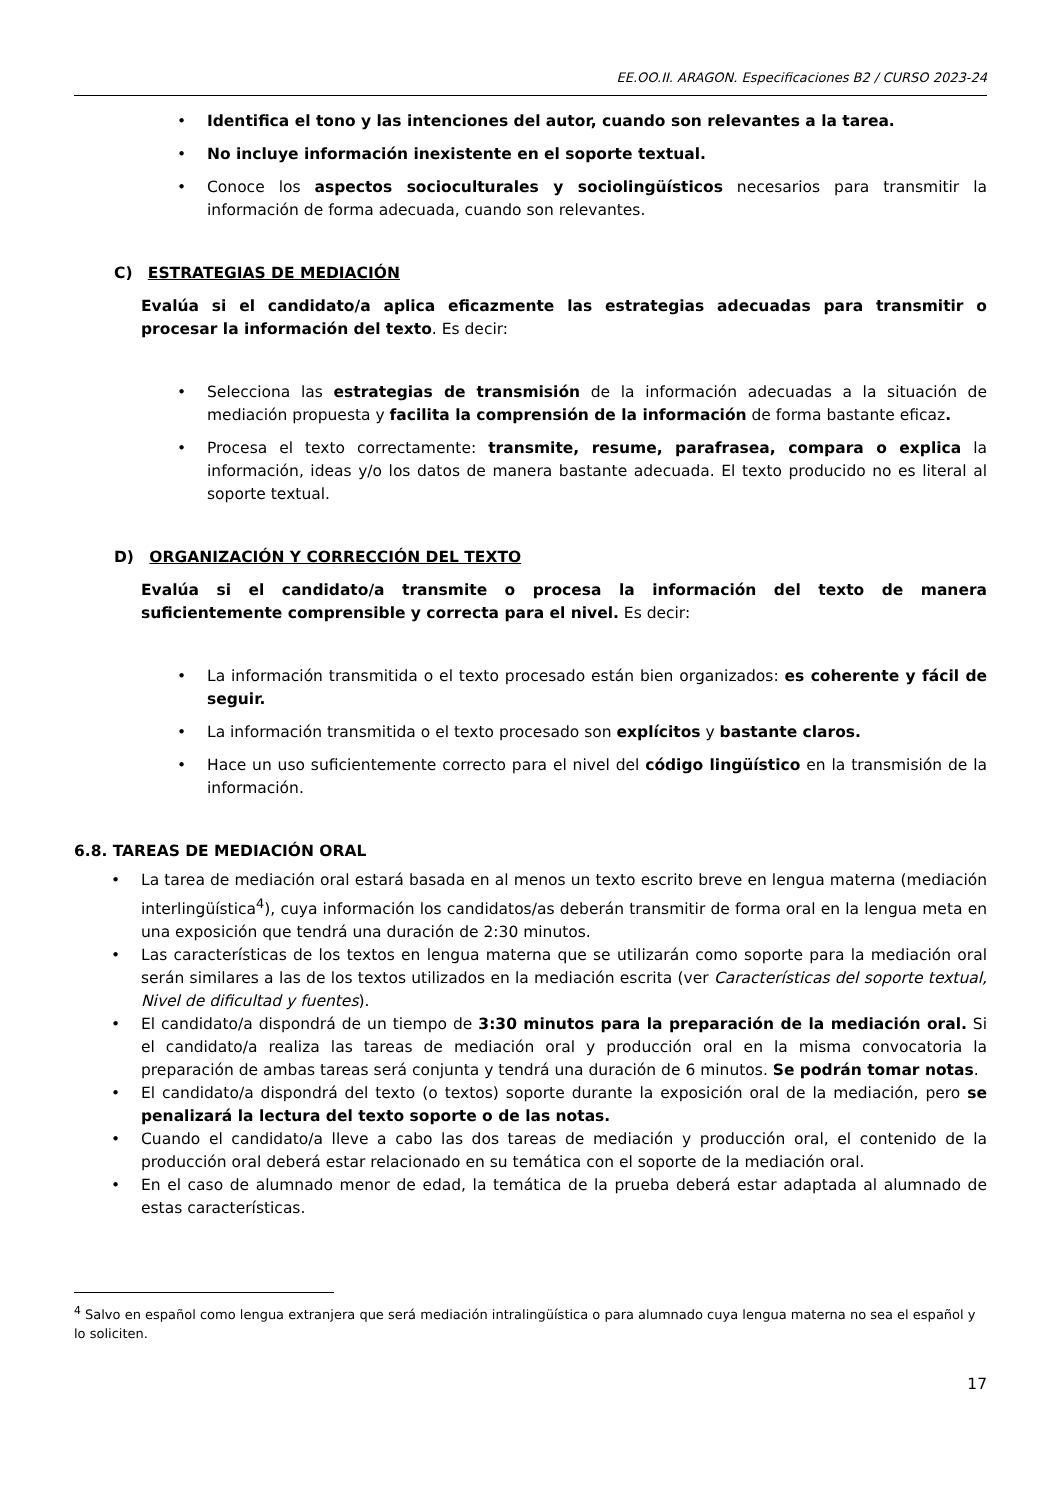EE.OO.II. ARAGON. Especificaciones B2 / CURSO 2023-24
• Identifica el tono y las intenciones del autor, cuando son relevantes a la tarea.
• No incluye información inexistente en el soporte textual.
• Conoce los aspectos socioculturales y sociolingüísticos necesarios para transmitir la información de forma adecuada, cuando son relevantes.
C) ESTRATEGIAS DE MEDIACIÓN
Evalúa si el candidato/a aplica eficazmente las estrategias adecuadas para transmitir o procesar la información del texto. Es decir:
• Selecciona las estrategias de transmisión de la información adecuadas a la situación de mediación propuesta y facilita la comprensión de la información de forma bastante eficaz.
• Procesa el texto correctamente: transmite, resume, parafrasea, compara o explica la información, ideas y/o los datos de manera bastante adecuada. El texto producido no es literal al soporte textual.
D) ORGANIZACIÓN Y CORRECCIÓN DEL TEXTO
Evalúa si el candidato/a transmite o procesa la información del texto de manera suficientemente comprensible y correcta para el nivel. Es decir:
• La información transmitida o el texto procesado están bien organizados: es coherente y fácil de seguir.
• La información transmitida o el texto procesado son explícitos y bastante claros.
• Hace un uso suficientemente correcto para el nivel del código lingüístico en la transmisión de la información.
6.8. TAREAS DE MEDIACIÓN ORAL
• La tarea de mediación oral estará basada en al menos un texto escrito breve en lengua materna (mediación interlingüística<sup>4</sup>), cuya información los candidatos/as deberán transmitir de forma oral en la lengua meta en una exposición que tendrá una duración de 2:30 minutos.
• Las características de los textos en lengua materna que se utilizarán como soporte para la mediación oral serán similares a las de los textos utilizados en la mediación escrita (ver Características del soporte textual, Nivel de dificultad y fuentes).
• El candidato/a dispondrá de un tiempo de 3:30 minutos para la preparación de la mediación oral. Si el candidato/a realiza las tareas de mediación oral y producción oral en la misma convocatoria la preparación de ambas tareas será conjunta y tendrá una duración de 6 minutos. Se podrán tomar notas.
• El candidato/a dispondrá del texto (o textos) soporte durante la exposición oral de la mediación, pero se penalizará la lectura del texto soporte o de las notas.
• Cuando el candidato/a lleve a cabo las dos tareas de mediación y producción oral, el contenido de la producción oral deberá estar relacionado en su temática con el soporte de la mediación oral.
• En el caso de alumnado menor de edad, la temática de la prueba deberá estar adaptada al alumnado de estas características.
<sup>4</sup> Salvo en español como lengua extranjera que será mediación intralingüística o para alumnado cuya lengua materna no sea el español y lo soliciten.
17